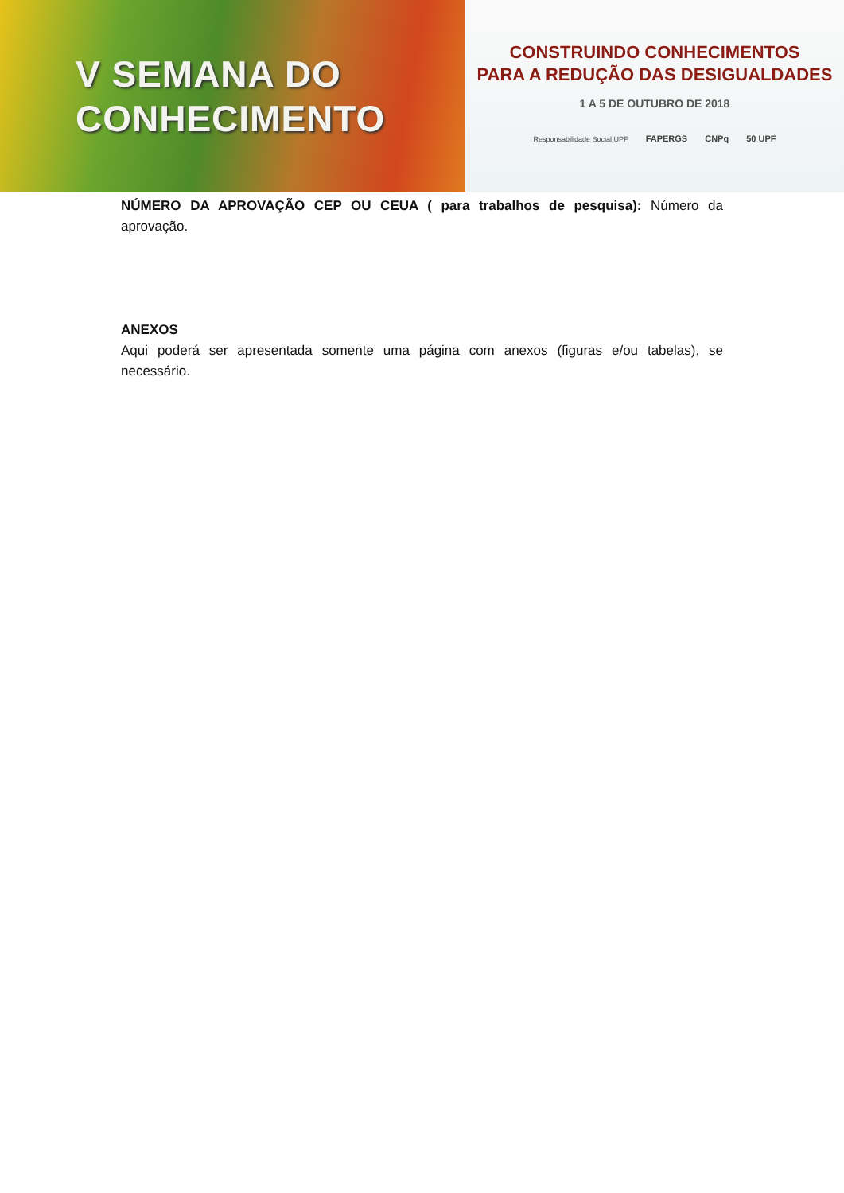V SEMANA DO
CONHECIMENTO
CONSTRUINDO CONHECIMENTOS
PARA A REDUÇÃO DAS DESIGUALDADES
1 A 5 DE OUTUBRO DE 2018
Responsabilidade Social UPF FAPERGS CNPq 50 UPF
NÚMERO DA APROVAÇÃO CEP OU CEUA ( para trabalhos de pesquisa): Número da aprovação.
ANEXOS
Aqui poderá ser apresentada somente uma página com anexos (figuras e/ou tabelas), se necessário.